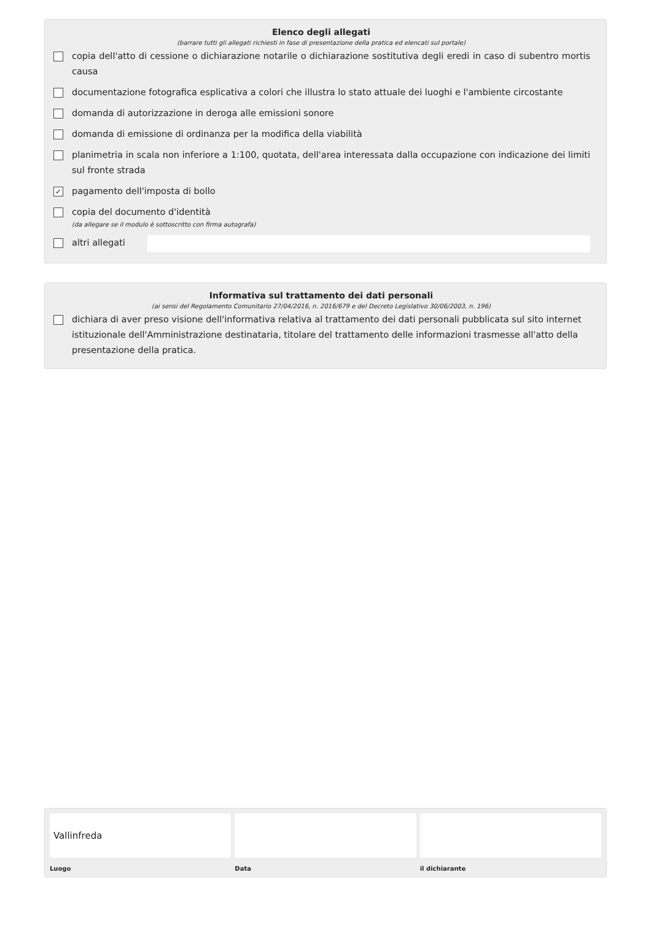Elenco degli allegati
(barrare tutti gli allegati richiesti in fase di presentazione della pratica ed elencati sul portale)
copia dell'atto di cessione o dichiarazione notarile o dichiarazione sostitutiva degli eredi in caso di subentro mortis causa
documentazione fotografica esplicativa a colori che illustra lo stato attuale dei luoghi e l'ambiente circostante
domanda di autorizzazione in deroga alle emissioni sonore
domanda di emissione di ordinanza per la modifica della viabilità
planimetria in scala non inferiore a 1:100, quotata, dell'area interessata dalla occupazione con indicazione dei limiti sul fronte strada
✓ pagamento dell'imposta di bollo
copia del documento d'identità
(da allegare se il modulo è sottoscritto con firma autografa)
altri allegati
Informativa sul trattamento dei dati personali
(ai sensi del Regolamento Comunitario 27/04/2016, n. 2016/679 e del Decreto Legislativo 30/06/2003, n. 196)
dichiara di aver preso visione dell'informativa relativa al trattamento dei dati personali pubblicata sul sito internet istituzionale dell'Amministrazione destinataria, titolare del trattamento delle informazioni trasmesse all'atto della presentazione della pratica.
Vallinfreda
Luogo
Data il dichiarante